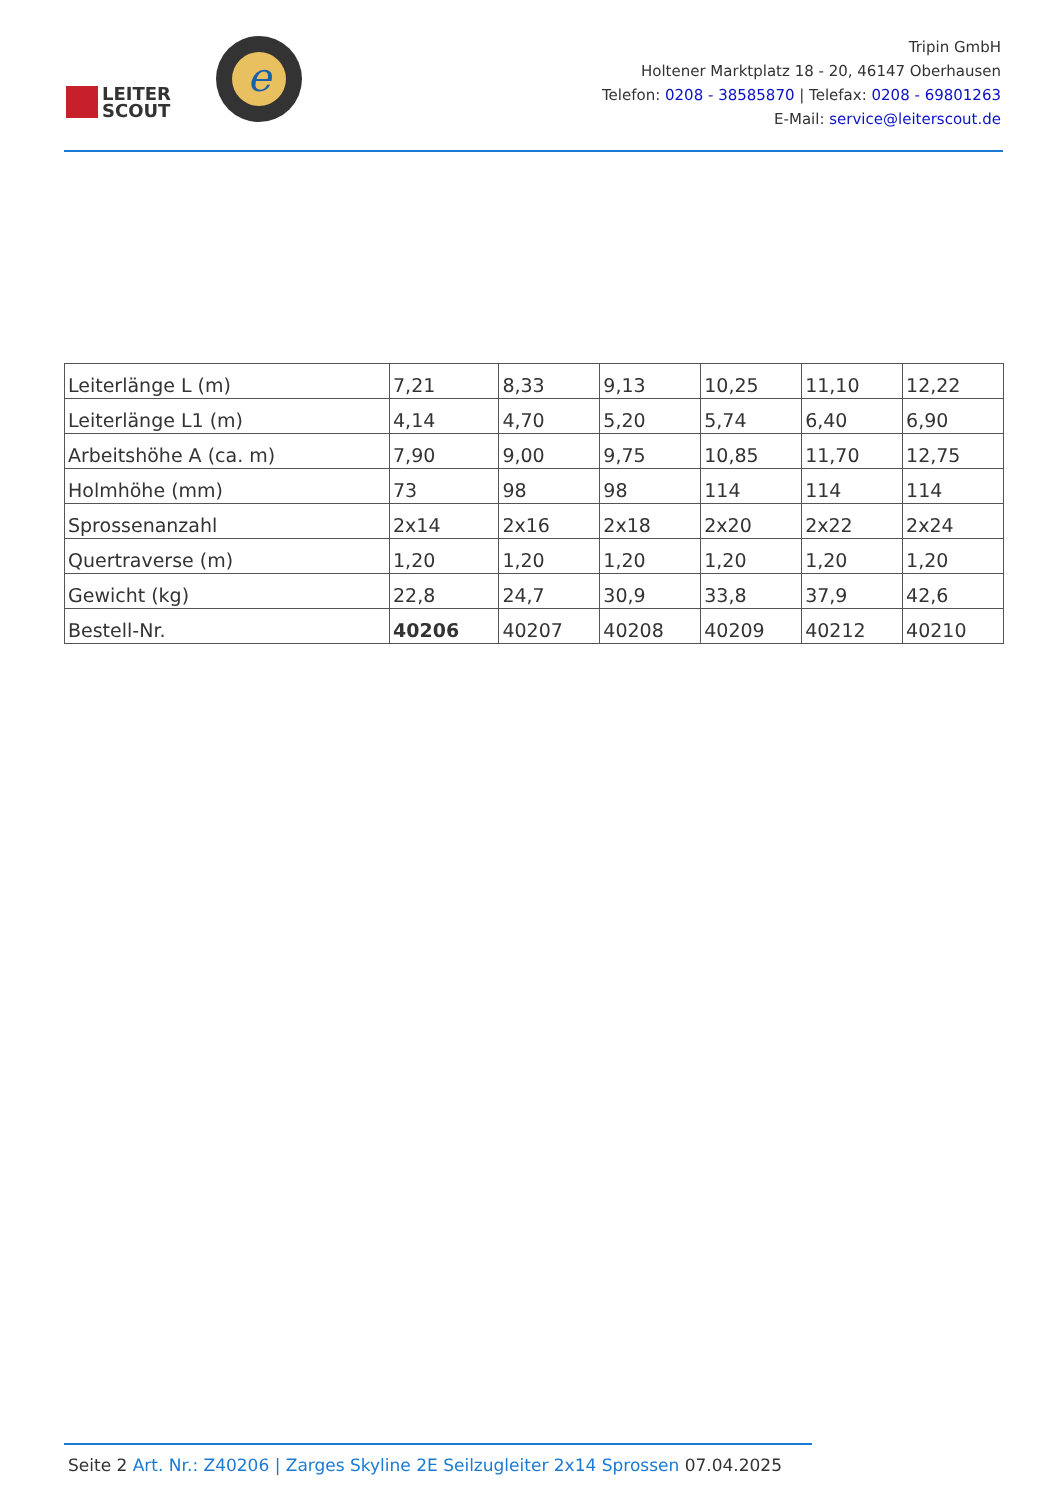LEITER
SCOUT
e
Tripin GmbH
Holtener Marktplatz 18 - 20, 46147 Oberhausen
Telefon: 0208 - 38585870 | Telefax: 0208 - 69801263
E-Mail: service@leiterscout.de
| Leiterlänge L (m) | 7,21 | 8,33 | 9,13 | 10,25 | 11,10 | 12,22 |
| Leiterlänge L1 (m) | 4,14 | 4,70 | 5,20 | 5,74 | 6,40 | 6,90 |
| Arbeitshöhe A (ca. m) | 7,90 | 9,00 | 9,75 | 10,85 | 11,70 | 12,75 |
| Holmhöhe (mm) | 73 | 98 | 98 | 114 | 114 | 114 |
| Sprossenanzahl | 2x14 | 2x16 | 2x18 | 2x20 | 2x22 | 2x24 |
| Quertraverse (m) | 1,20 | 1,20 | 1,20 | 1,20 | 1,20 | 1,20 |
| Gewicht (kg) | 22,8 | 24,7 | 30,9 | 33,8 | 37,9 | 42,6 |
| Bestell-Nr. | 40206 | 40207 | 40208 | 40209 | 40212 | 40210 |
Seite 2 Art. Nr.: Z40206 | Zarges Skyline 2E Seilzugleiter 2x14 Sprossen 07.04.2025